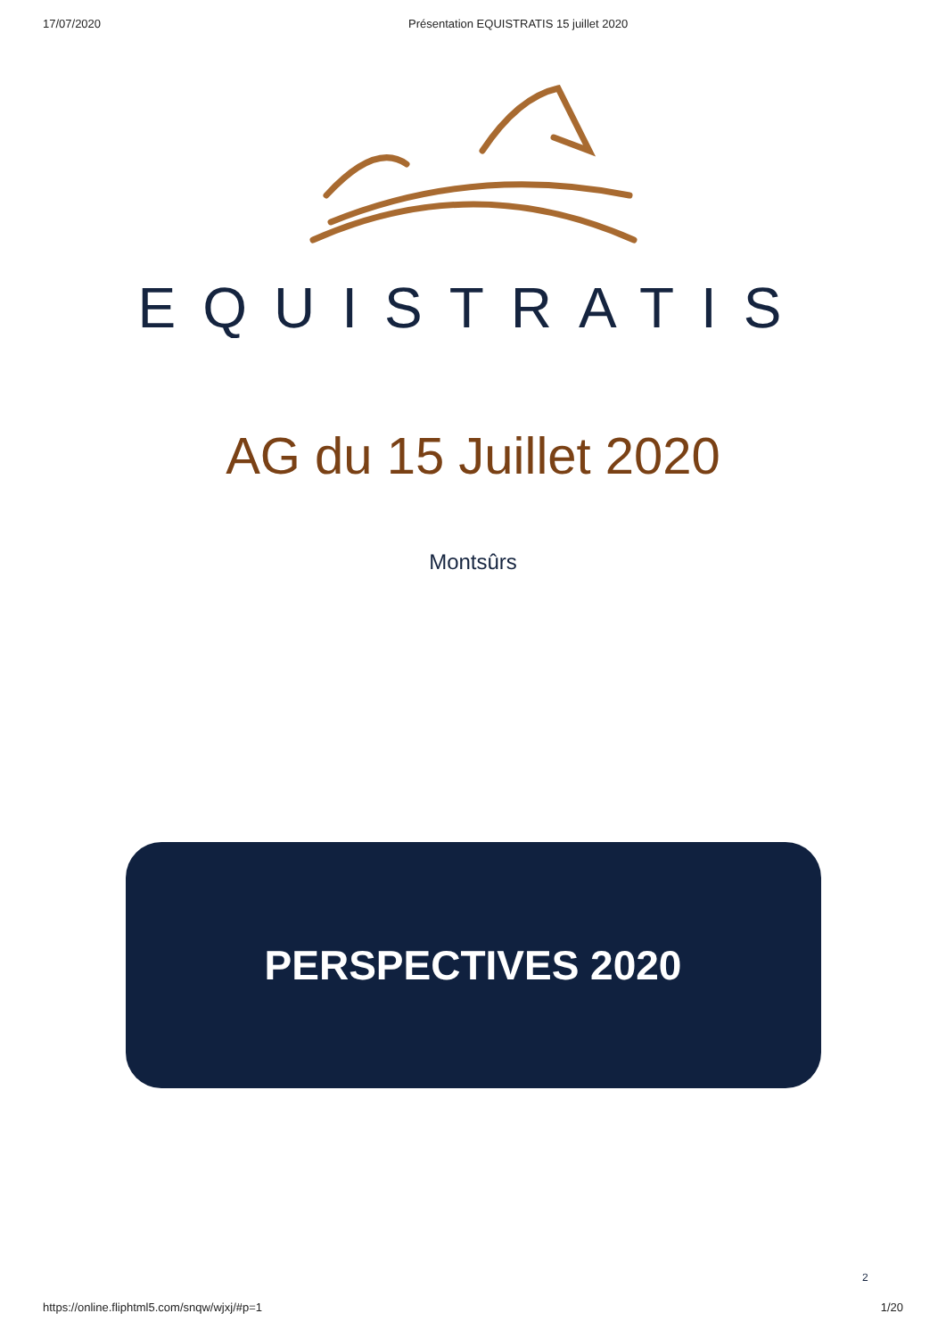17/07/2020 Présentation EQUISTRATIS 15 juillet 2020
EQUISTRATIS
AG du 15 Juillet 2020
Montsûrs
PERSPECTIVES 2020
2
https://online.fliphtml5.com/snqw/wjxj/#p=1 1/20